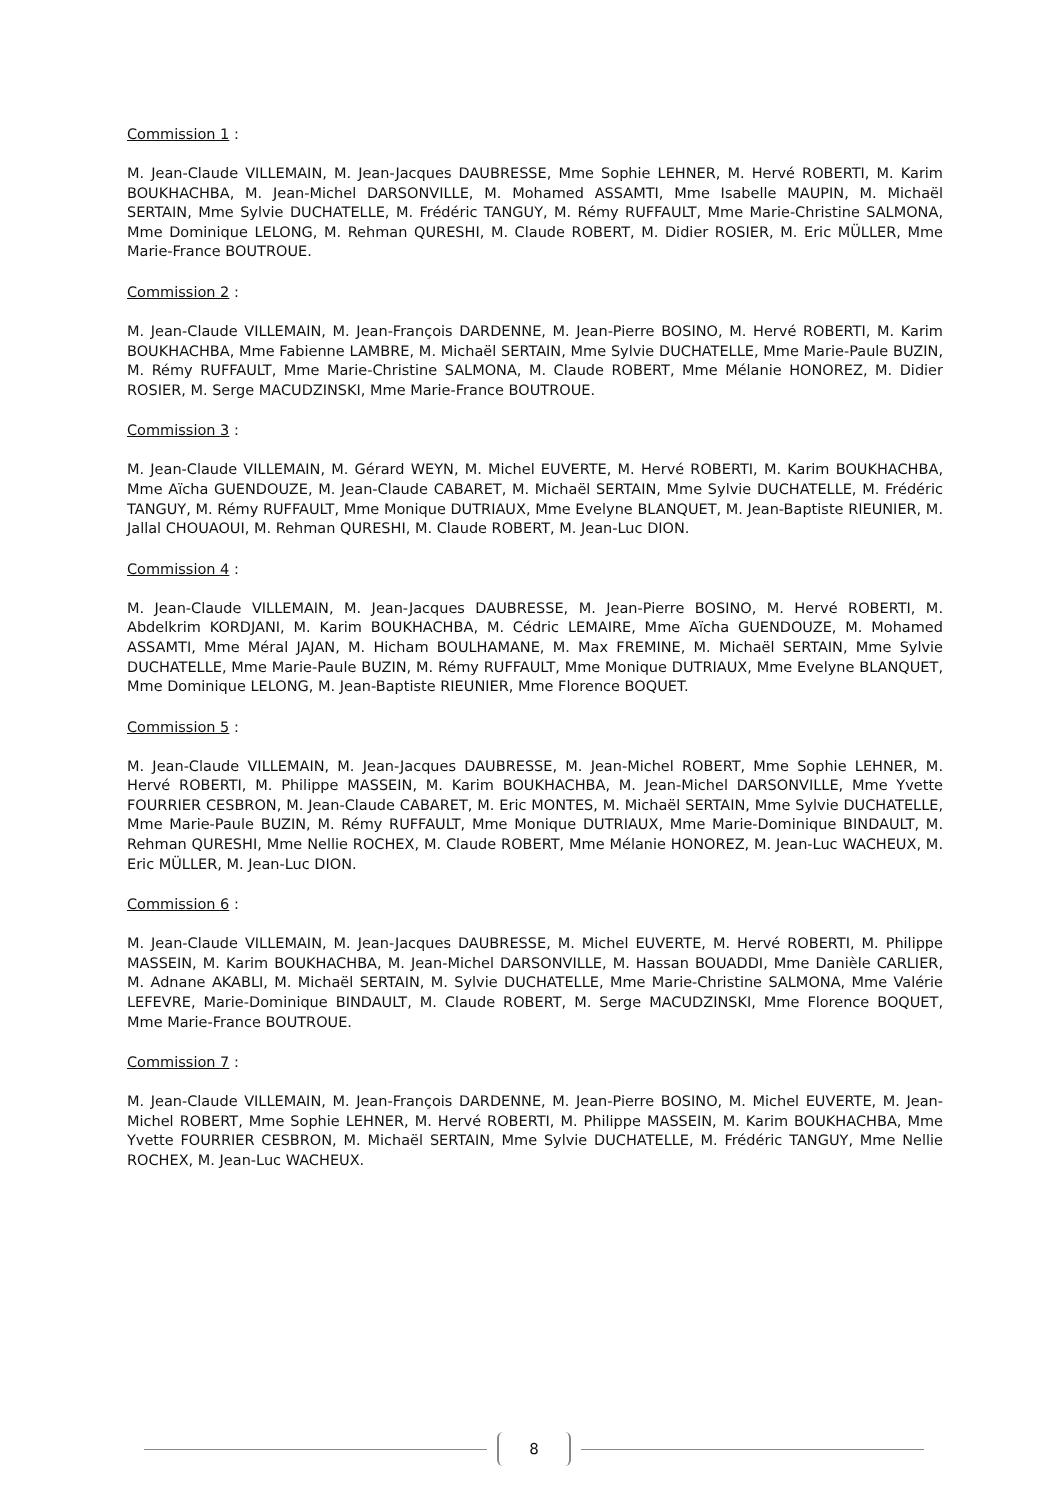Commission 1 :
M. Jean-Claude VILLEMAIN, M. Jean-Jacques DAUBRESSE, Mme Sophie LEHNER, M. Hervé ROBERTI, M. Karim BOUKHACHBA, M. Jean-Michel DARSONVILLE, M. Mohamed ASSAMTI, Mme Isabelle MAUPIN, M. Michaël SERTAIN, Mme Sylvie DUCHATELLE, M. Frédéric TANGUY, M. Rémy RUFFAULT, Mme Marie-Christine SALMONA, Mme Dominique LELONG, M. Rehman QURESHI, M. Claude ROBERT, M. Didier ROSIER, M. Eric MÜLLER, Mme Marie-France BOUTROUE.
Commission 2 :
M. Jean-Claude VILLEMAIN, M. Jean-François DARDENNE, M. Jean-Pierre BOSINO, M. Hervé ROBERTI, M. Karim BOUKHACHBA, Mme Fabienne LAMBRE, M. Michaël SERTAIN, Mme Sylvie DUCHATELLE, Mme Marie-Paule BUZIN, M. Rémy RUFFAULT, Mme Marie-Christine SALMONA, M. Claude ROBERT, Mme Mélanie HONOREZ, M. Didier ROSIER, M. Serge MACUDZINSKI, Mme Marie-France BOUTROUE.
Commission 3 :
M. Jean-Claude VILLEMAIN, M. Gérard WEYN, M. Michel EUVERTE, M. Hervé ROBERTI, M. Karim BOUKHACHBA, Mme Aïcha GUENDOUZE, M. Jean-Claude CABARET, M. Michaël SERTAIN, Mme Sylvie DUCHATELLE, M. Frédéric TANGUY, M. Rémy RUFFAULT, Mme Monique DUTRIAUX, Mme Evelyne BLANQUET, M. Jean-Baptiste RIEUNIER, M. Jallal CHOUAOUI, M. Rehman QURESHI, M. Claude ROBERT, M. Jean-Luc DION.
Commission 4 :
M. Jean-Claude VILLEMAIN, M. Jean-Jacques DAUBRESSE, M. Jean-Pierre BOSINO, M. Hervé ROBERTI, M. Abdelkrim KORDJANI, M. Karim BOUKHACHBA, M. Cédric LEMAIRE, Mme Aïcha GUENDOUZE, M. Mohamed ASSAMTI, Mme Méral JAJAN, M. Hicham BOULHAMANE, M. Max FREMINE, M. Michaël SERTAIN, Mme Sylvie DUCHATELLE, Mme Marie-Paule BUZIN, M. Rémy RUFFAULT, Mme Monique DUTRIAUX, Mme Evelyne BLANQUET, Mme Dominique LELONG, M. Jean-Baptiste RIEUNIER, Mme Florence BOQUET.
Commission 5 :
M. Jean-Claude VILLEMAIN, M. Jean-Jacques DAUBRESSE, M. Jean-Michel ROBERT, Mme Sophie LEHNER, M. Hervé ROBERTI, M. Philippe MASSEIN, M. Karim BOUKHACHBA, M. Jean-Michel DARSONVILLE, Mme Yvette FOURRIER CESBRON, M. Jean-Claude CABARET, M. Eric MONTES, M. Michaël SERTAIN, Mme Sylvie DUCHATELLE, Mme Marie-Paule BUZIN, M. Rémy RUFFAULT, Mme Monique DUTRIAUX, Mme Marie-Dominique BINDAULT, M. Rehman QURESHI, Mme Nellie ROCHEX, M. Claude ROBERT, Mme Mélanie HONOREZ, M. Jean-Luc WACHEUX, M. Eric MÜLLER, M. Jean-Luc DION.
Commission 6 :
M. Jean-Claude VILLEMAIN, M. Jean-Jacques DAUBRESSE, M. Michel EUVERTE, M. Hervé ROBERTI, M. Philippe MASSEIN, M. Karim BOUKHACHBA, M. Jean-Michel DARSONVILLE, M. Hassan BOUADDI, Mme Danièle CARLIER, M. Adnane AKABLI, M. Michaël SERTAIN, M. Sylvie DUCHATELLE, Mme Marie-Christine SALMONA, Mme Valérie LEFEVRE, Marie-Dominique BINDAULT, M. Claude ROBERT, M. Serge MACUDZINSKI, Mme Florence BOQUET, Mme Marie-France BOUTROUE.
Commission 7 :
M. Jean-Claude VILLEMAIN, M. Jean-François DARDENNE, M. Jean-Pierre BOSINO, M. Michel EUVERTE, M. Jean-Michel ROBERT, Mme Sophie LEHNER, M. Hervé ROBERTI, M. Philippe MASSEIN, M. Karim BOUKHACHBA, Mme Yvette FOURRIER CESBRON, M. Michaël SERTAIN, Mme Sylvie DUCHATELLE, M. Frédéric TANGUY, Mme Nellie ROCHEX, M. Jean-Luc WACHEUX.
8